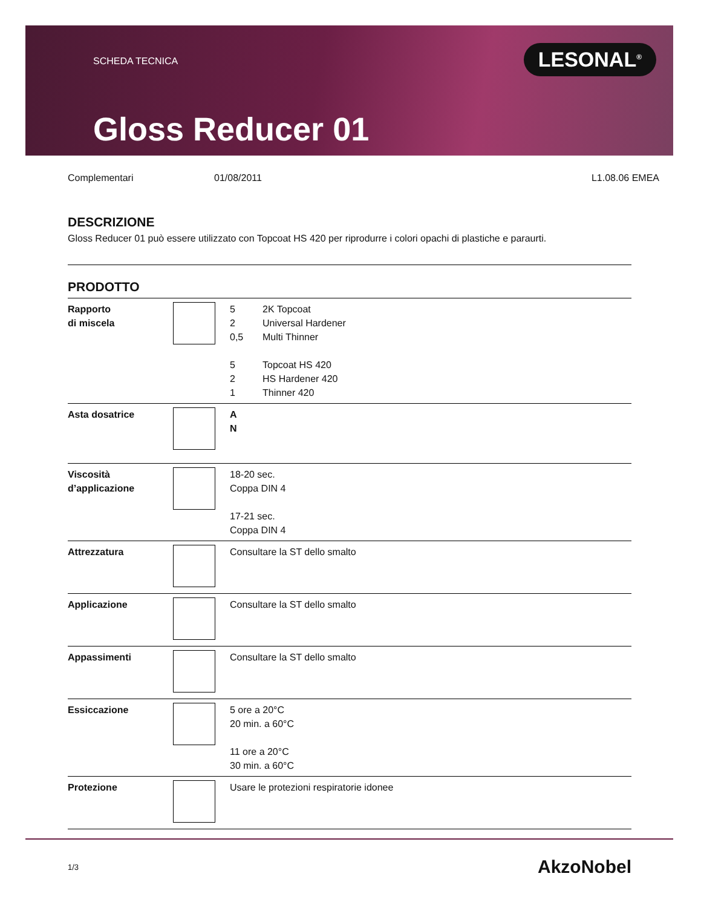SCHEDA TECNICA
Gloss Reducer 01
LESONAL<sup>®</sup>
Complementari 01/08/2011 L1.08.06 EMEA
DESCRIZIONE
Gloss Reducer 01 può essere utilizzato con Topcoat HS 420 per riprodurre i colori opachi di plastiche e paraurti.
PRODOTTO
| Rapporto di miscela | | 5 2K Topcoat 2 Universal Hardener 0,5 Multi Thinner 5 Topcoat HS 420 2 HS Hardener 420 1 Thinner 420 |
| Asta dosatrice | | A N |
| Viscosità d’applicazione | | 18-20 sec. Coppa DIN 4 17-21 sec. Coppa DIN 4 |
| Attrezzatura | | Consultare la ST dello smalto |
| Applicazione | | Consultare la ST dello smalto |
| Appassimenti | | Consultare la ST dello smalto |
| Essiccazione | | 5 ore a 20°C 20 min. a 60°C 11 ore a 20°C 30 min. a 60°C |
| Protezione | | Usare le protezioni respiratorie idonee |
1/3 AkzoNobel